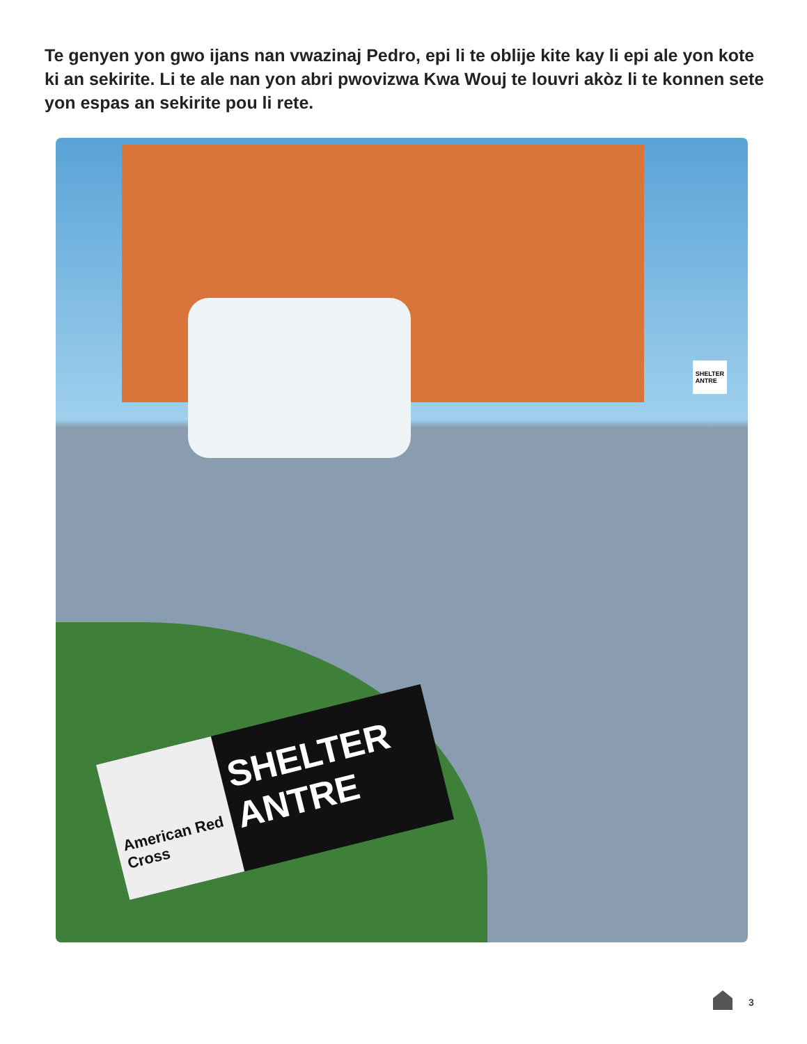Te genyen yon gwo ijans nan vwazinaj Pedro, epi li te oblije kite kay li epi ale yon kote ki an sekirite. Li te ale nan yon abri pwovizwa Kwa Wouj te louvri akòz li te konnen sete yon espas an sekirite pou li rete.
SHELTER
ANTRE
American Red Cross
SHELTER
ANTRE
3